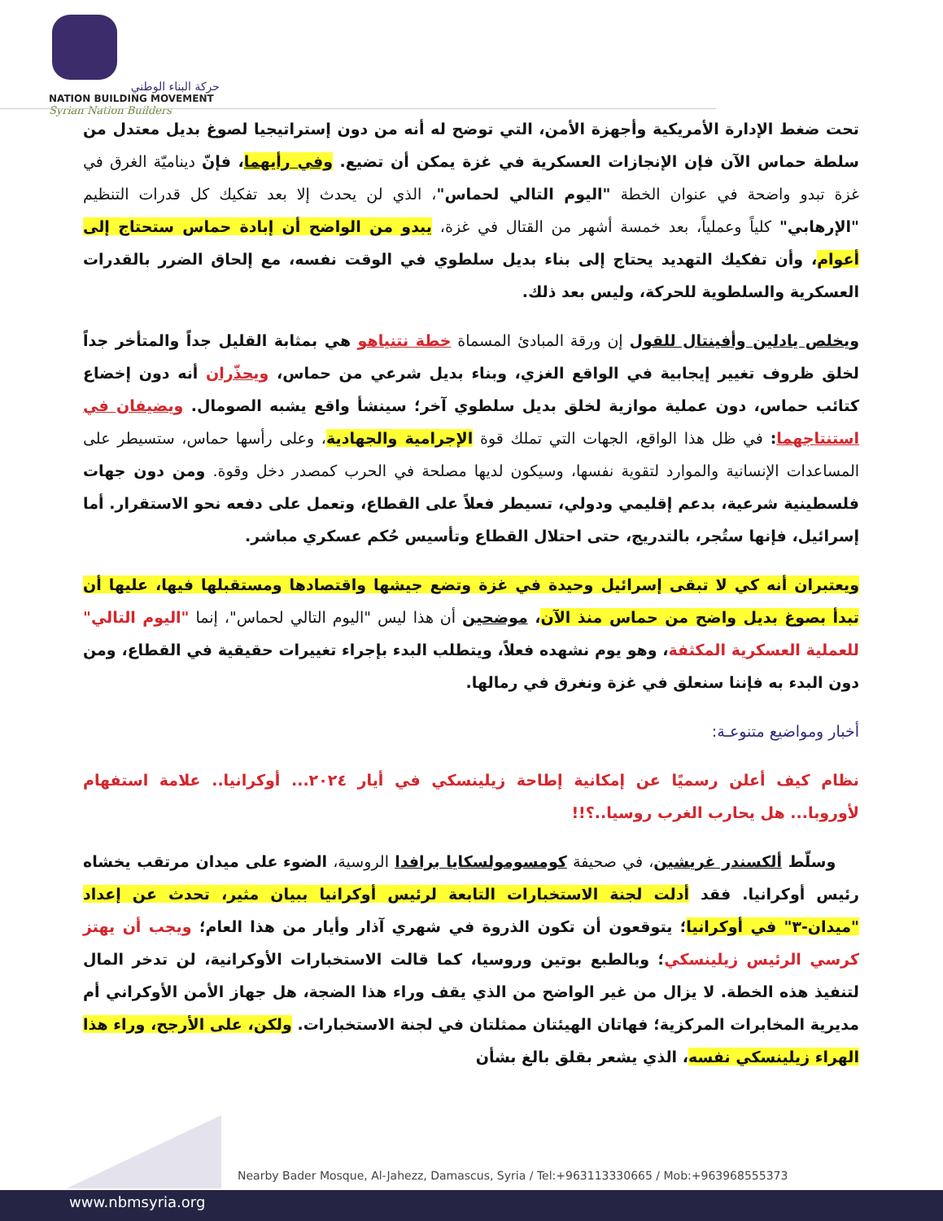حركة البناء الوطني
NATION BUILDING MOVEMENT
Syrian Nation Builders
تحت ضغط الإدارة الأمريكية وأجهزة الأمن، التي توضح له أنه من دون إستراتيجيا لصوغ بديل معتدل من سلطة حماس الآن فإن الإنجازات العسكرية في غزة يمكن أن تضيع. وفي رأيهما، فإنّ ديناميّة الغرق في غزة تبدو واضحة في عنوان الخطة "اليوم التالي لحماس"، الذي لن يحدث إلا بعد تفكيك كل قدرات التنظيم "الإرهابي" كلياً وعملياً، بعد خمسة أشهر من القتال في غزة، يبدو من الواضح أن إبادة حماس ستحتاج إلى أعوام، وأن تفكيك التهديد يحتاج إلى بناء بديل سلطوي في الوقت نفسه، مع إلحاق الضرر بالقدرات العسكرية والسلطوية للحركة، وليس بعد ذلك.
ويخلص يادلين وأفينتال للقول إن ورقة المبادئ المسماة خطة نتنياهو هي بمثابة القليل جداً والمتأخر جداً لخلق ظروف تغيير إيجابية في الواقع الغزي، وبناء بديل شرعي من حماس، ويحذّران أنه دون إخضاع كتائب حماس، دون عملية موازية لخلق بديل سلطوي آخر؛ سينشأ واقع يشبه الصومال. ويضيفان في استنتاجهما: في ظل هذا الواقع، الجهات التي تملك قوة الإجرامية والجهادية، وعلى رأسها حماس، ستسيطر على المساعدات الإنسانية والموارد لتقوية نفسها، وسيكون لديها مصلحة في الحرب كمصدر دخل وقوة. ومن دون جهات فلسطينية شرعية، بدعم إقليمي ودولي، تسيطر فعلاً على القطاع، وتعمل على دفعه نحو الاستقرار. أما إسرائيل، فإنها ستُجر، بالتدريج، حتى احتلال القطاع وتأسيس حُكم عسكري مباشر.
ويعتبران أنه كي لا تبقى إسرائيل وحيدة في غزة وتضع جيشها واقتصادها ومستقبلها فيها، عليها أن تبدأ بصوغ بديل واضح من حماس منذ الآن، موضحين أن هذا ليس "اليوم التالي لحماس"، إنما "اليوم التالي" للعملية العسكرية المكثفة، وهو يوم نشهده فعلاً، ويتطلب البدء بإجراء تغييرات حقيقية في القطاع، ومن دون البدء به فإننا سنعلق في غزة ونغرق في رمالها.
أخبار ومواضيع متنوعـة:
نظام كيف أعلن رسميًا عن إمكانية إطاحة زيلينسكي في أيار ٢٠٢٤... أوكرانيا.. علامة استفهام لأوروبا... هل يحارب الغرب روسيا..؟!!
وسلّط ألكسندر غريشين، في صحيفة كومسومولسكايا برافدا الروسية، الضوء على ميدان مرتقب يخشاه رئيس أوكرانيا. فقد أدلت لجنة الاستخبارات التابعة لرئيس أوكرانيا ببيان مثير، تحدث عن إعداد "ميدان-٣" في أوكرانيا؛ يتوقعون أن تكون الذروة في شهري آذار وأيار من هذا العام؛ ويجب أن يهتز كرسي الرئيس زيلينسكي؛ وبالطبع بوتين وروسيا، كما قالت الاستخبارات الأوكرانية، لن تدخر المال لتنفيذ هذه الخطة. لا يزال من غير الواضح من الذي يقف وراء هذا الضجة، هل جهاز الأمن الأوكراني أم مديرية المخابرات المركزية؛ فهاتان الهيئتان ممثلتان في لجنة الاستخبارات. ولكن، على الأرجح، وراء هذا الهراء زيلينسكي نفسه، الذي يشعر بقلق بالغ بشأن
Nearby Bader Mosque, Al-Jahezz, Damascus, Syria / Tel:+963113330665 / Mob:+963968555373
www.nbmsyria.org